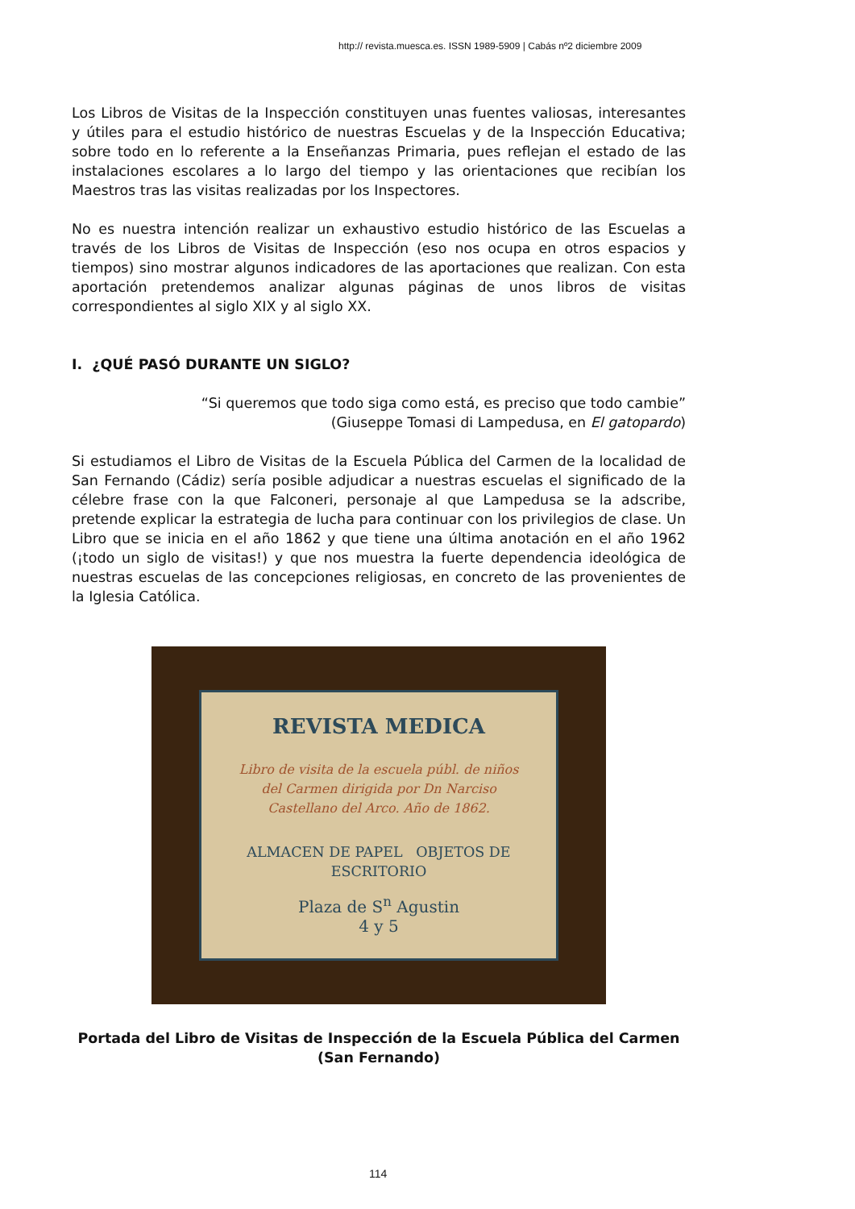http:// revista.muesca.es. ISSN 1989-5909 | Cabás nº2 diciembre 2009
Los Libros de Visitas de la Inspección constituyen unas fuentes valiosas, interesantes y útiles para el estudio histórico de nuestras Escuelas y de la Inspección Educativa; sobre todo en lo referente a la Enseñanzas Primaria, pues reflejan el estado de las instalaciones escolares a lo largo del tiempo y las orientaciones que recibían los Maestros tras las visitas realizadas por los Inspectores.
No es nuestra intención realizar un exhaustivo estudio histórico de las Escuelas a través de los Libros de Visitas de Inspección (eso nos ocupa en otros espacios y tiempos) sino mostrar algunos indicadores de las aportaciones que realizan. Con esta aportación pretendemos analizar algunas páginas de unos libros de visitas correspondientes al siglo XIX y al siglo XX.
I. ¿QUÉ PASÓ DURANTE UN SIGLO?
“Si queremos que todo siga como está, es preciso que todo cambie”
(Giuseppe Tomasi di Lampedusa, en El gatopardo)
Si estudiamos el Libro de Visitas de la Escuela Pública del Carmen de la localidad de San Fernando (Cádiz) sería posible adjudicar a nuestras escuelas el significado de la célebre frase con la que Falconeri, personaje al que Lampedusa se la adscribe, pretende explicar la estrategia de lucha para continuar con los privilegios de clase. Un Libro que se inicia en el año 1862 y que tiene una última anotación en el año 1962 (¡todo un siglo de visitas!) y que nos muestra la fuerte dependencia ideológica de nuestras escuelas de las concepciones religiosas, en concreto de las provenientes de la Iglesia Católica.
REVISTA MEDICA
Libro de visita de la escuela públ. de niños del Carmen dirigida por Dn Narciso Castellano del Arco. Año de 1862.
ALMACEN DE PAPEL OBJETOS DE ESCRITORIO
Plaza de S<sup>n</sup> Agustin
4 y 5
Portada del Libro de Visitas de Inspección de la Escuela Pública del Carmen (San Fernando)
114